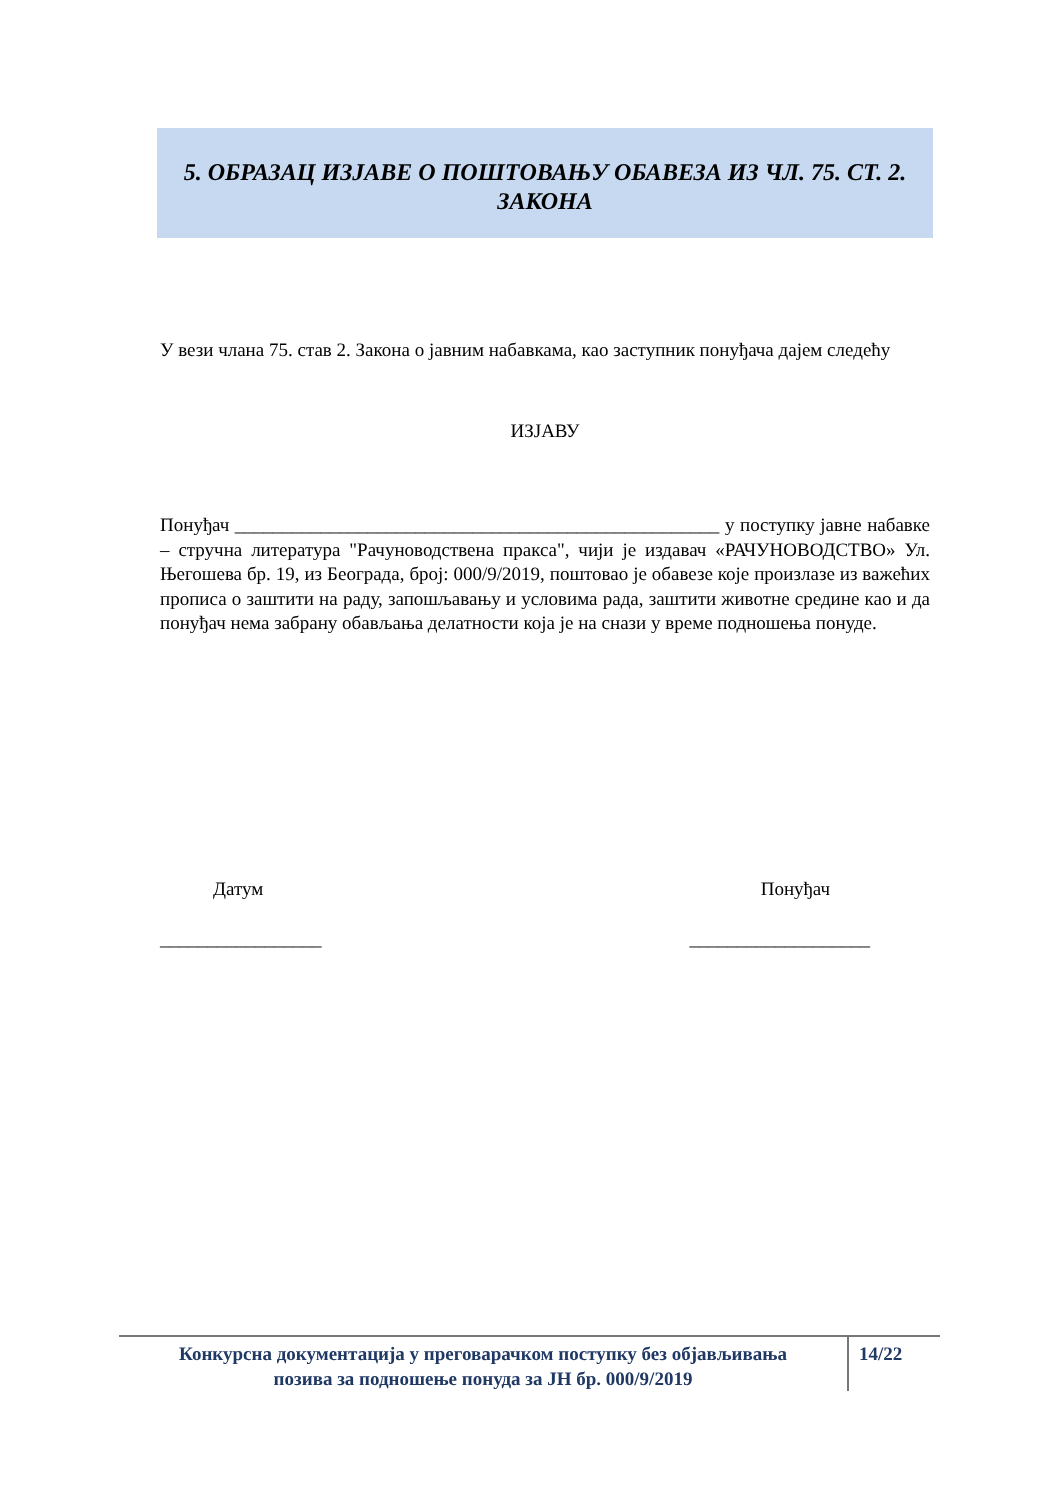5. ОБРАЗАЦ ИЗЈАВЕ О ПОШТОВАЊУ ОБАВЕЗА ИЗ ЧЛ. 75. СТ. 2.
ЗАКОНА
У вези члана 75. став 2. Закона о јавним набавкама, као заступник понуђача дајем следећу
ИЗЈАВУ
Понуђач ___________________________________________________ у поступку јавне набавке – стручна литература "Рачуноводствена пракса", чији је издавач «РАЧУНОВОДСТВО» Ул. Његошева бр. 19, из Београда, број: 000/9/2019, поштовао је обавезе које произлазе из важећих прописа о заштити на раду, запошљавању и условима рада, заштити животне средине као и да понуђач нема забрану обављања делатности која је на снази у време подношења понуде.
Датум Понуђач
_________________ ___________________
Конкурсна документација у преговарачком поступку без објављивања
позива за подношење понуда за ЈН бр. 000/9/2019
14/22